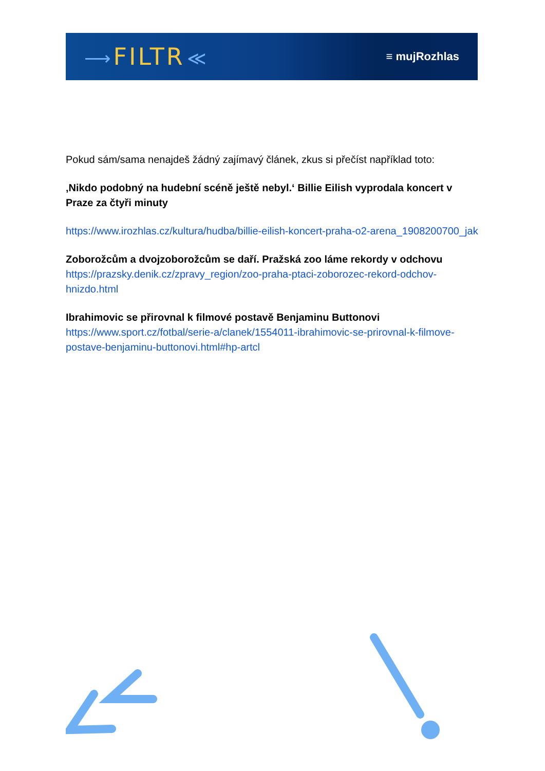⟶ FILTR ≪ ≡ mujRozhlas
Pokud sám/sama nenajdeš žádný zajímavý článek, zkus si přečíst například toto:
‚Nikdo podobný na hudební scéně ještě nebyl.‘ Billie Eilish vyprodala koncert v Praze za čtyři minuty
https://www.irozhlas.cz/kultura/hudba/billie-eilish-koncert-praha-o2-arena_1908200700_jak
Zoborožcům a dvojzoborožcům se daří. Pražská zoo láme rekordy v odchovu
https://prazsky.denik.cz/zpravy_region/zoo-praha-ptaci-zoborozec-rekord-odchov-hnizdo.html
Ibrahimovic se přirovnal k filmové postavě Benjaminu Buttonovi
https://www.sport.cz/fotbal/serie-a/clanek/1554011-ibrahimovic-se-prirovnal-k-filmove-postave-benjaminu-buttonovi.html#hp-artcl